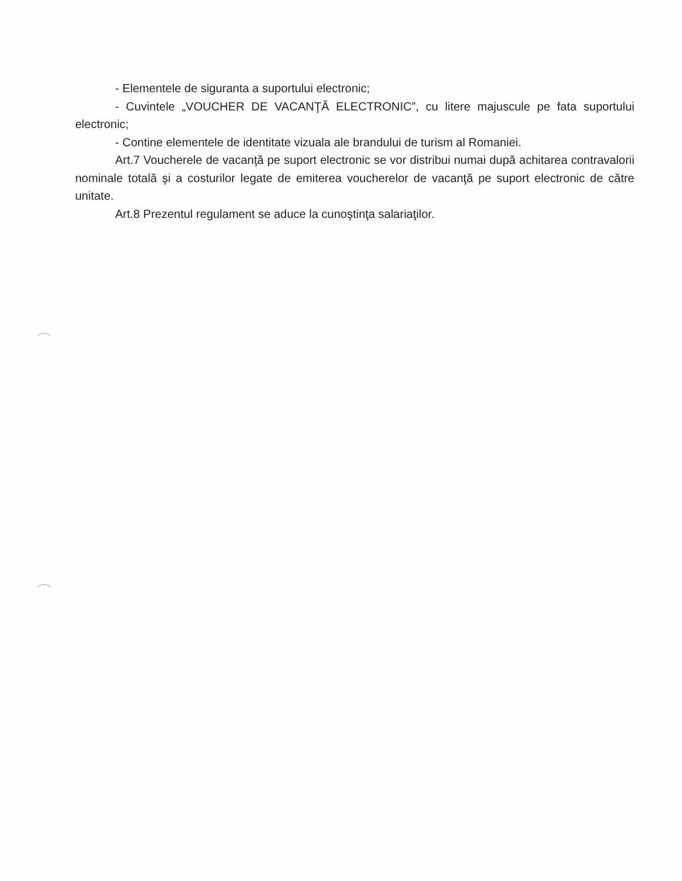- Elementele de siguranta a suportului electronic;
- Cuvintele „VOUCHER DE VACANŢĂ ELECTRONIC”, cu litere majuscule pe fata suportului electronic;
- Contine elementele de identitate vizuala ale brandului de turism al Romaniei.
Art.7 Voucherele de vacanţă pe suport electronic se vor distribui numai după achitarea contravalorii nominale totală şi a costurilor legate de emiterea voucherelor de vacanţă pe suport electronic de către unitate.
Art.8 Prezentul regulament se aduce la cunoştinţa salariaţilor.